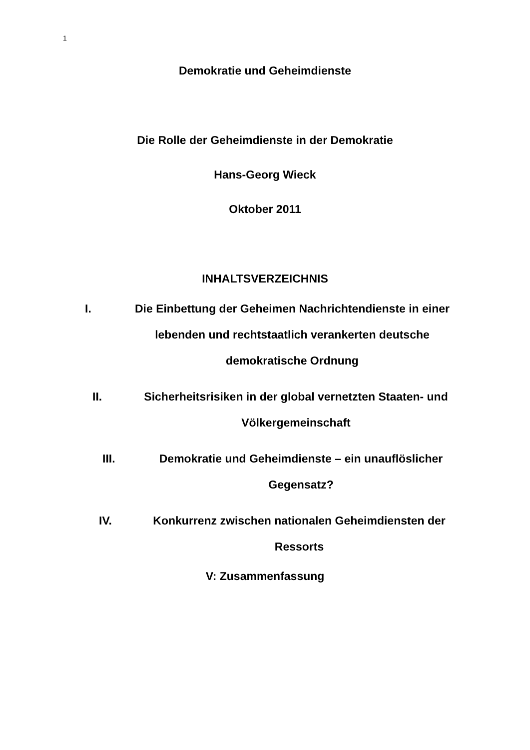1
Demokratie und Geheimdienste
Die Rolle der Geheimdienste in der Demokratie
Hans-Georg Wieck
Oktober 2011
INHALTSVERZEICHNIS
I. Die Einbettung der Geheimen Nachrichtendienste in einer lebenden und rechtstaatlich verankerten deutsche demokratische Ordnung
II. Sicherheitsrisiken in der global vernetzten Staaten- und Völkergemeinschaft
III. Demokratie und Geheimdienste – ein unauflöslicher Gegensatz?
IV. Konkurrenz zwischen nationalen Geheimdiensten der Ressorts
V: Zusammenfassung